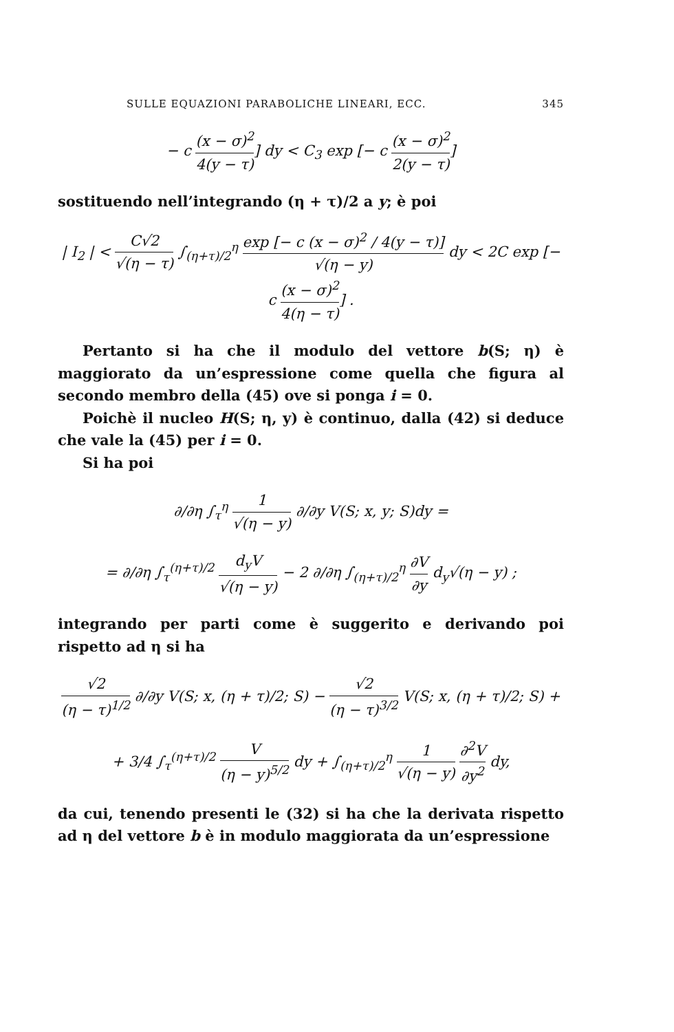SULLE EQUAZIONI PARABOLICHE LINEARI, ECC. 345
− c (x − σ)<sup>2</sup> 4(y − τ)] dy < C<sub>3</sub> exp [− c (x − σ)<sup>2</sup> 2(y − τ)]
sostituendo nell’integrando (η + τ)/2 a y; è poi
| I<sub>2</sub> | < C√2 √(η − τ) ∫<sub>(η+τ)/2</sub><sup>η</sup> exp [− c (x − σ)<sup>2</sup> / 4(y − τ)] √(η − y) dy < 2C exp [− c (x − σ)<sup>2</sup> 4(η − τ)] .
Pertanto si ha che il modulo del vettore b(S; η) è maggiorato da un’espressione come quella che figura al secondo membro della (45) ove si ponga i = 0.
Poichè il nucleo H(S; η, y) è continuo, dalla (42) si deduce che vale la (45) per i = 0.
Si ha poi
∂/∂η ∫<sub>τ</sub><sup>η</sup> 1 √(η − y) ∂/∂y V(S; x, y; S)dy =
= ∂/∂η ∫<sub>τ</sub><sup>(η+τ)/2</sup> d<sub>y</sub>V √(η − y) − 2 ∂/∂η ∫<sub>(η+τ)/2</sub><sup>η</sup> ∂V ∂y d<sub>y</sub>√(η − y) ;
integrando per parti come è suggerito e derivando poi rispetto ad η si ha
√2 (η − τ)<sup>1/2</sup> ∂/∂y V(S; x, (η + τ)/2; S) − √2 (η − τ)<sup>3/2</sup> V(S; x, (η + τ)/2; S) +
+ 3/4 ∫<sub>τ</sub><sup>(η+τ)/2</sup> V (η − y)<sup>5/2</sup> dy + ∫<sub>(η+τ)/2</sub><sup>η</sup> 1 √(η − y) ∂<sup>2</sup>V ∂y<sup>2</sup> dy,
da cui, tenendo presenti le (32) si ha che la derivata rispetto ad η del vettore b è in modulo maggiorata da un’espressione